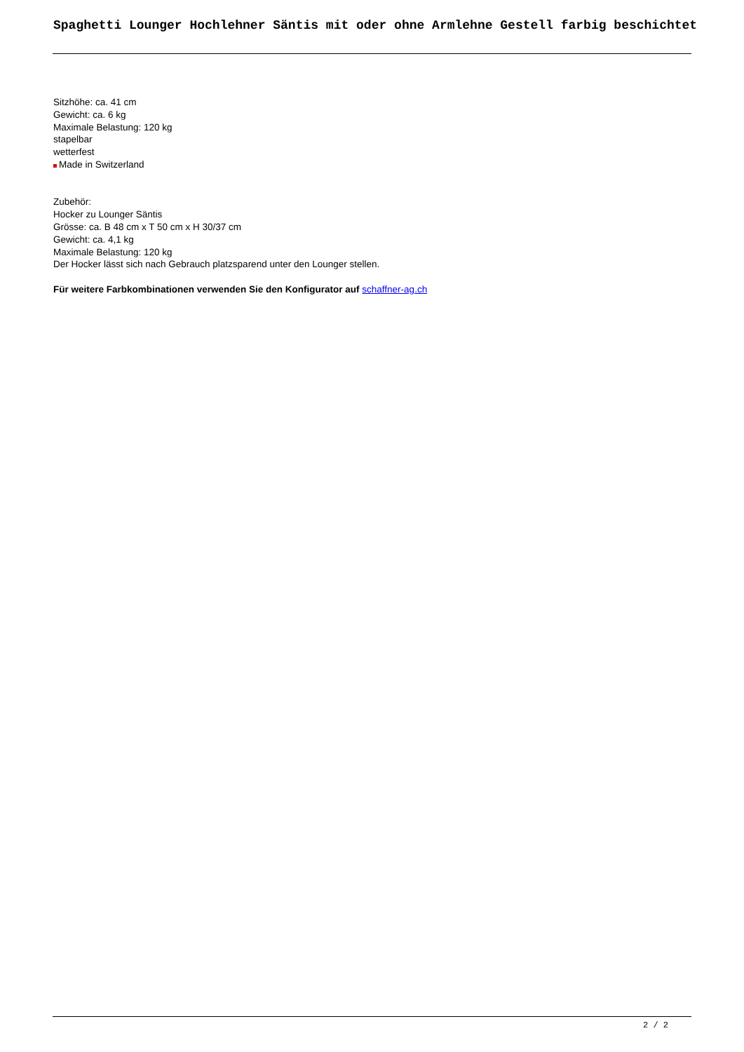Spaghetti Lounger Hochlehner Säntis mit oder ohne Armlehne Gestell farbig beschichtet
Sitzhöhe: ca. 41 cm
Gewicht: ca. 6 kg
Maximale Belastung: 120 kg
stapelbar
wetterfest
Made in Switzerland
Zubehör:
Hocker zu Lounger Säntis
Grösse: ca. B 48 cm x T 50 cm x H 30/37 cm
Gewicht: ca. 4,1 kg
Maximale Belastung: 120 kg
Der Hocker lässt sich nach Gebrauch platzsparend unter den Lounger stellen.
Für weitere Farbkombinationen verwenden Sie den Konfigurator auf schaffner-ag.ch
2 / 2